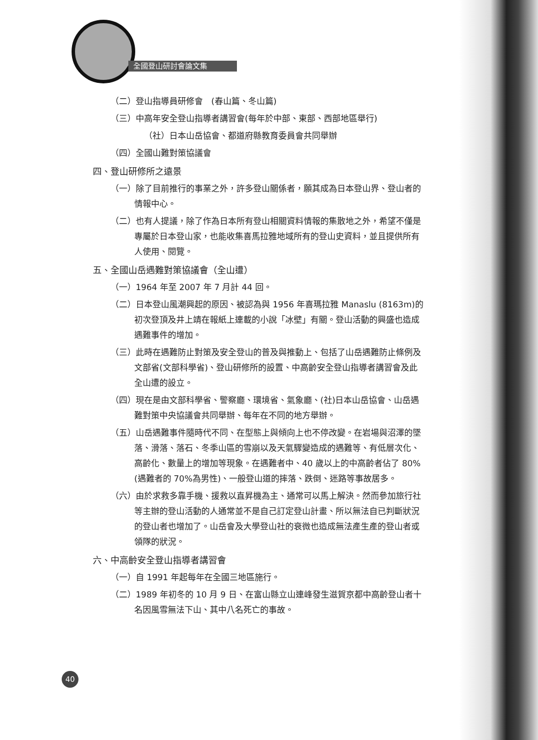全國登山研討會論文集
（二）登山指導員研修會　(春山篇、冬山篇)
（三）中高年安全登山指導者講習會(每年於中部、東部、西部地區舉行)
（社）日本山岳協會、都道府縣教育委員會共同舉辦
（四）全國山難對策協議會
四、登山研修所之遠景
（一）除了目前推行的事業之外，許多登山關係者，願其成為日本登山界、登山者的情報中心。
（二）也有人提議，除了作為日本所有登山相關資料情報的集散地之外，希望不僅是專屬於日本登山家，也能收集喜馬拉雅地域所有的登山史資料，並且提供所有人使用、閱覽。
五、全國山岳遇難對策協議會（全山遭）
（一）1964 年至 2007 年 7 月計 44 回。
（二）日本登山風潮興起的原因、被認為與 1956 年喜瑪拉雅 Manaslu (8163m)的初次登頂及井上靖在報紙上連載的小說「冰壁」有關。登山活動的興盛也造成遇難事件的增加。
（三）此時在遇難防止對策及安全登山的普及與推動上、包括了山岳遇難防止條例及文部省(文部科學省)、登山研修所的設置、中高齡安全登山指導者講習會及此全山遭的設立。
（四）現在是由文部科學省、警察廳、環境省、氣象廳、(社)日本山岳協會、山岳遇難對策中央協議會共同舉辦、每年在不同的地方舉辦。
（五）山岳遇難事件隨時代不同、在型態上與傾向上也不停改變。在岩場與沼澤的墜落、滑落、落石、冬季山區的雪崩以及天氣驟變造成的遇難等、有低層次化、高齡化、數量上的增加等現象。在遇難者中、40 歲以上的中高齡者佔了 80%(遇難者的 70%為男性)、一般登山道的摔落、跌倒、迷路等事故居多。
（六）由於求救多靠手機、援救以直昇機為主、通常可以馬上解決。然而參加旅行社等主辦的登山活動的人通常並不是自己訂定登山計畫、所以無法自已判斷狀況的登山者也增加了。山岳會及大學登山社的衰微也造成無法產生產的登山者或領隊的狀況。
六、中高齡安全登山指導者講習會
（一）自 1991 年起每年在全國三地區施行。
（二）1989 年初冬的 10 月 9 日、在富山縣立山連峰發生滋賀京都中高齡登山者十名因風雪無法下山、其中八名死亡的事故。
40